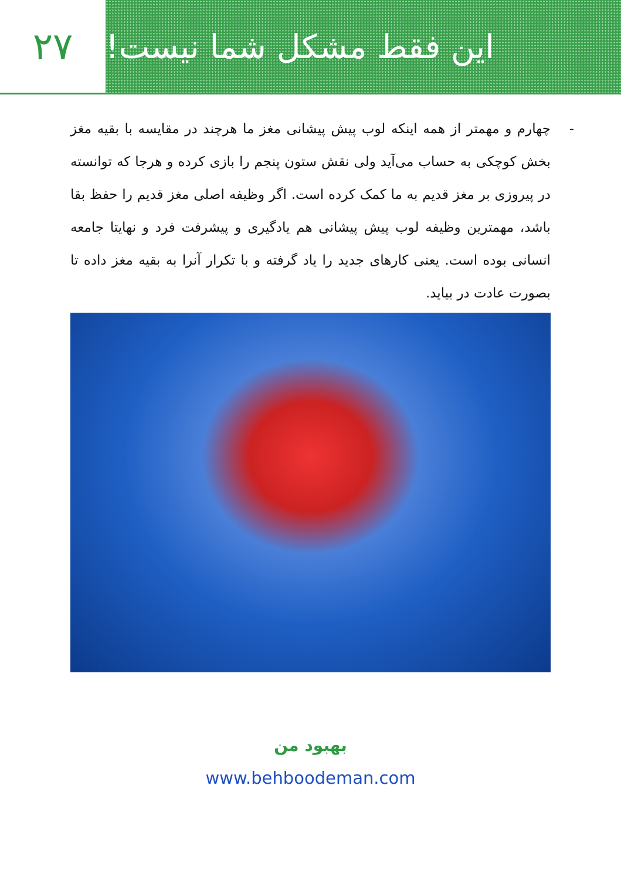۲۷ این فقط مشکل شما نیست!
- چهارم و مهمتر از همه اینکه لوب پیش پیشانی مغز ما هرچند در مقایسه با بقیه مغز بخش کوچکی به حساب می‌آید ولی نقش ستون پنجم را بازی کرده و هرجا که توانسته در پیروزی بر مغز قدیم به ما کمک کرده است. اگر وظیفه اصلی مغز قدیم را حفظ بقا باشد، مهمترین وظیفه لوب پیش پیشانی هم یادگیری و پیشرفت فرد و نهایتا جامعه انسانی بوده است. یعنی کارهای جدید را یاد گرفته و با تکرار آنرا به بقیه مغز داده تا بصورت عادت در بیاید.
بهبود من
www.behboodeman.com